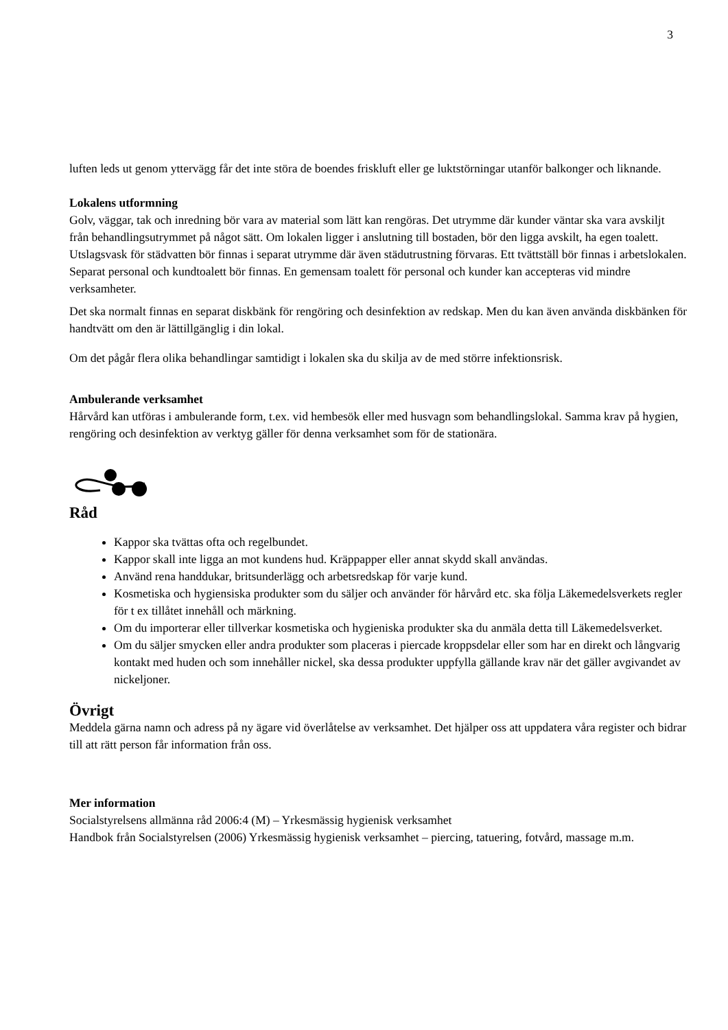3
luften leds ut genom yttervägg får det inte störa de boendes friskluft eller ge luktstörningar utanför balkonger och liknande.
Lokalens utformning
Golv, väggar, tak och inredning bör vara av material som lätt kan rengöras. Det utrymme där kunder väntar ska vara avskiljt från behandlingsutrymmet på något sätt. Om lokalen ligger i anslutning till bostaden, bör den ligga avskilt, ha egen toalett. Utslagsvask för städvatten bör finnas i separat utrymme där även städutrustning förvaras. Ett tvättställ bör finnas i arbetslokalen. Separat personal och kundtoalett bör finnas. En gemensam toalett för personal och kunder kan accepteras vid mindre verksamheter.
Det ska normalt finnas en separat diskbänk för rengöring och desinfektion av redskap. Men du kan även använda diskbänken för handtvätt om den är lättillgänglig i din lokal.
Om det pågår flera olika behandlingar samtidigt i lokalen ska du skilja av de med större infektionsrisk.
Ambulerande verksamhet
Hårvård kan utföras i ambulerande form, t.ex. vid hembesök eller med husvagn som behandlingslokal. Samma krav på hygien, rengöring och desinfektion av verktyg gäller för denna verksamhet som för de stationära.
Råd
Kappor ska tvättas ofta och regelbundet.
Kappor skall inte ligga an mot kundens hud. Kräppapper eller annat skydd skall användas.
Använd rena handdukar, britsunderlägg och arbetsredskap för varje kund.
Kosmetiska och hygiensiska produkter som du säljer och använder för hårvård etc. ska följa Läkemedelsverkets regler för t ex tillåtet innehåll och märkning.
Om du importerar eller tillverkar kosmetiska och hygieniska produkter ska du anmäla detta till Läkemedelsverket.
Om du säljer smycken eller andra produkter som placeras i piercade kroppsdelar eller som har en direkt och långvarig kontakt med huden och som innehåller nickel, ska dessa produkter uppfylla gällande krav när det gäller avgivandet av nickeljoner.
Övrigt
Meddela gärna namn och adress på ny ägare vid överlåtelse av verksamhet. Det hjälper oss att uppdatera våra register och bidrar till att rätt person får information från oss.
Mer information
Socialstyrelsens allmänna råd 2006:4 (M) – Yrkesmässig hygienisk verksamhet
Handbok från Socialstyrelsen (2006) Yrkesmässig hygienisk verksamhet – piercing, tatuering, fotvård, massage m.m.